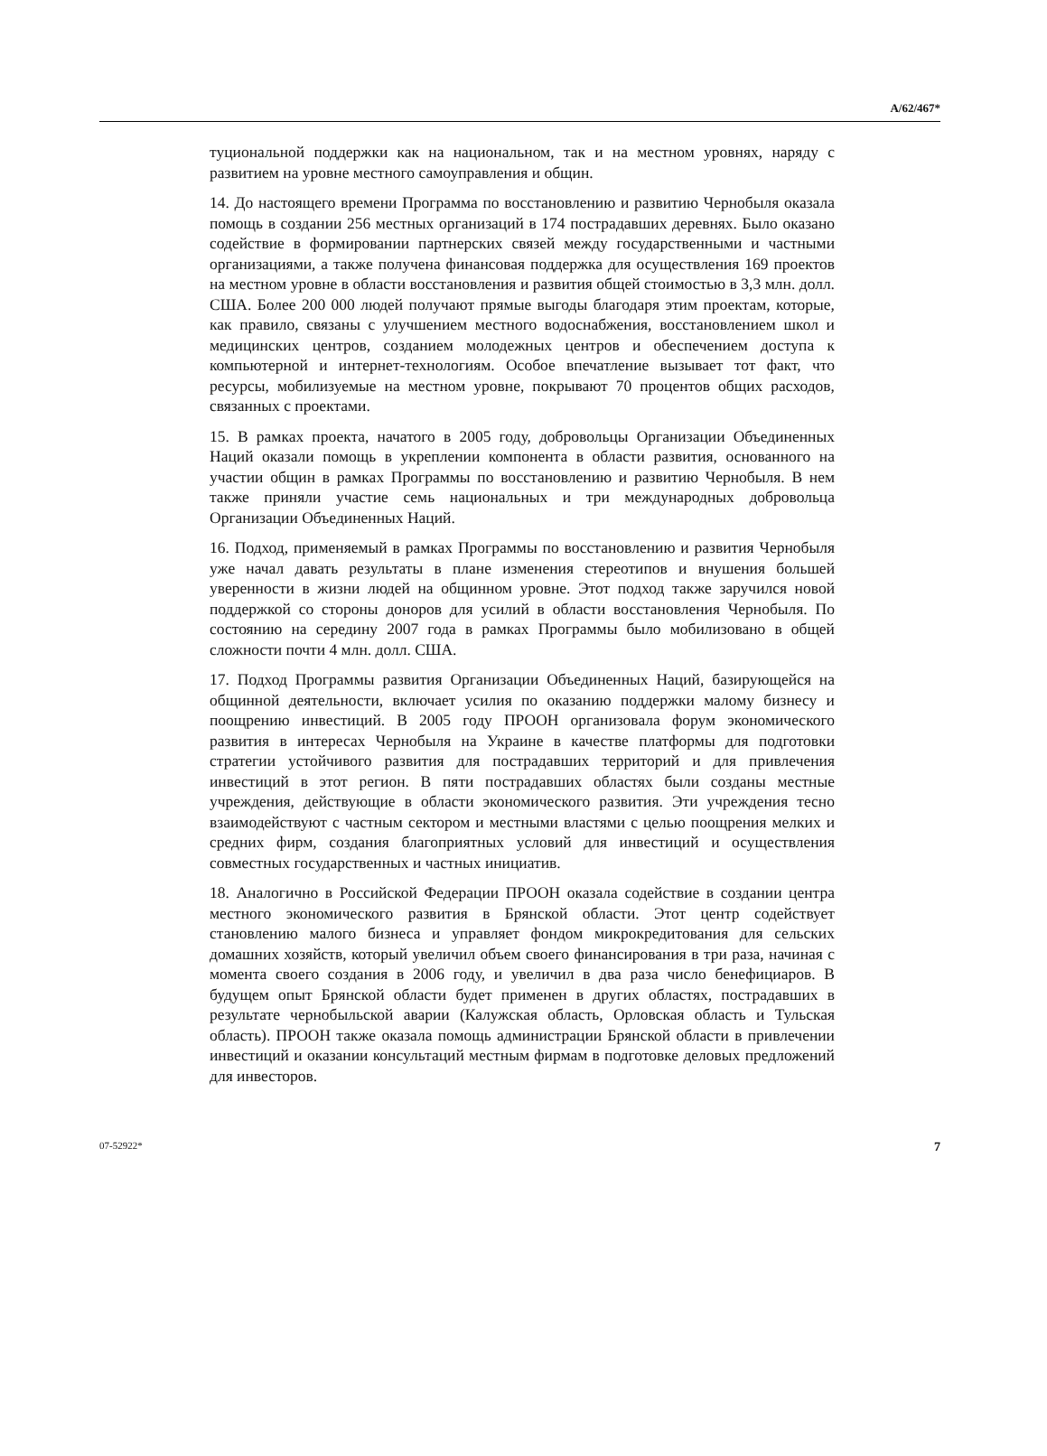A/62/467*
туциональной поддержки как на национальном, так и на местном уровнях, наряду с развитием на уровне местного самоуправления и общин.
14. До настоящего времени Программа по восстановлению и развитию Чернобыля оказала помощь в создании 256 местных организаций в 174 пострадавших деревнях. Было оказано содействие в формировании партнерских связей между государственными и частными организациями, а также получена финансовая поддержка для осуществления 169 проектов на местном уровне в области восстановления и развития общей стоимостью в 3,3 млн. долл. США. Более 200 000 людей получают прямые выгоды благодаря этим проектам, которые, как правило, связаны с улучшением местного водоснабжения, восстановлением школ и медицинских центров, созданием молодежных центров и обеспечением доступа к компьютерной и интернет-технологиям. Особое впечатление вызывает тот факт, что ресурсы, мобилизуемые на местном уровне, покрывают 70 процентов общих расходов, связанных с проектами.
15. В рамках проекта, начатого в 2005 году, добровольцы Организации Объединенных Наций оказали помощь в укреплении компонента в области развития, основанного на участии общин в рамках Программы по восстановлению и развитию Чернобыля. В нем также приняли участие семь национальных и три международных добровольца Организации Объединенных Наций.
16. Подход, применяемый в рамках Программы по восстановлению и развития Чернобыля уже начал давать результаты в плане изменения стереотипов и внушения большей уверенности в жизни людей на общинном уровне. Этот подход также заручился новой поддержкой со стороны доноров для усилий в области восстановления Чернобыля. По состоянию на середину 2007 года в рамках Программы было мобилизовано в общей сложности почти 4 млн. долл. США.
17. Подход Программы развития Организации Объединенных Наций, базирующейся на общинной деятельности, включает усилия по оказанию поддержки малому бизнесу и поощрению инвестиций. В 2005 году ПРООН организовала форум экономического развития в интересах Чернобыля на Украине в качестве платформы для подготовки стратегии устойчивого развития для пострадавших территорий и для привлечения инвестиций в этот регион. В пяти пострадавших областях были созданы местные учреждения, действующие в области экономического развития. Эти учреждения тесно взаимодействуют с частным сектором и местными властями с целью поощрения мелких и средних фирм, создания благоприятных условий для инвестиций и осуществления совместных государственных и частных инициатив.
18. Аналогично в Российской Федерации ПРООН оказала содействие в создании центра местного экономического развития в Брянской области. Этот центр содействует становлению малого бизнеса и управляет фондом микрокредитования для сельских домашних хозяйств, который увеличил объем своего финансирования в три раза, начиная с момента своего создания в 2006 году, и увеличил в два раза число бенефициаров. В будущем опыт Брянской области будет применен в других областях, пострадавших в результате чернобыльской аварии (Калужская область, Орловская область и Тульская область). ПРООН также оказала помощь администрации Брянской области в привлечении инвестиций и оказании консультаций местным фирмам в подготовке деловых предложений для инвесторов.
07-52922* 7